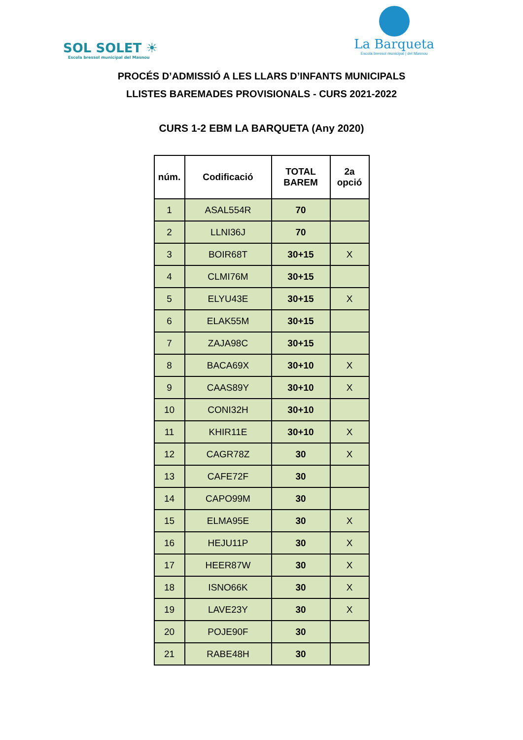SOL SOLET ☀
Escola bressol municipal del Masnou
La Barqueta
Escola bressol municipal | del Masnou
PROCÉS D’ADMISSIÓ A LES LLARS D’INFANTS MUNICIPALS
LLISTES BAREMADES PROVISIONALS - CURS 2021-2022
CURS 1-2 EBM LA BARQUETA (Any 2020)
| núm. | Codificació | TOTAL BAREM | 2a opció |
| --- | --- | --- | --- |
| 1 | ASAL554R | 70 | |
| 2 | LLNI36J | 70 | |
| 3 | BOIR68T | 30+15 | X |
| 4 | CLMI76M | 30+15 | |
| 5 | ELYU43E | 30+15 | X |
| 6 | ELAK55M | 30+15 | |
| 7 | ZAJA98C | 30+15 | |
| 8 | BACA69X | 30+10 | X |
| 9 | CAAS89Y | 30+10 | X |
| 10 | CONI32H | 30+10 | |
| 11 | KHIR11E | 30+10 | X |
| 12 | CAGR78Z | 30 | X |
| 13 | CAFE72F | 30 | |
| 14 | CAPO99M | 30 | |
| 15 | ELMA95E | 30 | X |
| 16 | HEJU11P | 30 | X |
| 17 | HEER87W | 30 | X |
| 18 | ISNO66K | 30 | X |
| 19 | LAVE23Y | 30 | X |
| 20 | POJE90F | 30 | |
| 21 | RABE48H | 30 | |